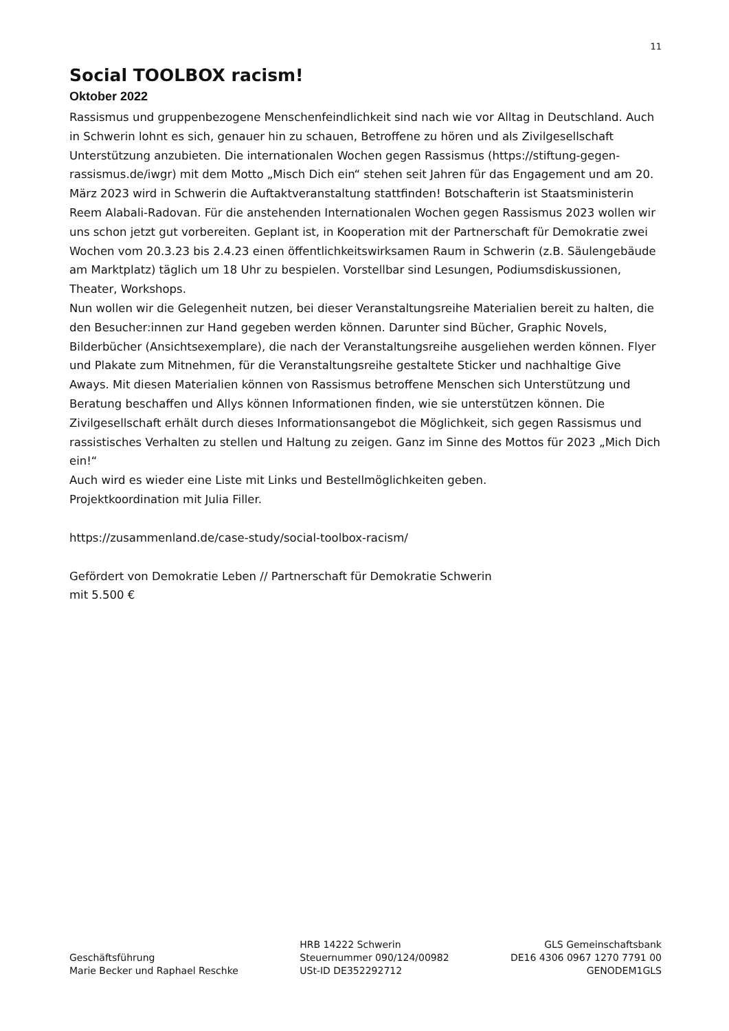11
Social TOOLBOX racism!
Oktober 2022
Rassismus und gruppenbezogene Menschenfeindlichkeit sind nach wie vor Alltag in Deutschland. Auch in Schwerin lohnt es sich, genauer hin zu schauen, Betroffene zu hören und als Zivilgesellschaft Unterstützung anzubieten. Die internationalen Wochen gegen Rassismus (https://stiftung-gegen-rassismus.de/iwgr) mit dem Motto „Misch Dich ein“ stehen seit Jahren für das Engagement und am 20. März 2023 wird in Schwerin die Auftaktveranstaltung stattfinden! Botschafterin ist Staatsministerin Reem Alabali-Radovan. Für die anstehenden Internationalen Wochen gegen Rassismus 2023 wollen wir uns schon jetzt gut vorbereiten. Geplant ist, in Kooperation mit der Partnerschaft für Demokratie zwei Wochen vom 20.3.23 bis 2.4.23 einen öffentlichkeitswirksamen Raum in Schwerin (z.B. Säulengebäude am Marktplatz) täglich um 18 Uhr zu bespielen. Vorstellbar sind Lesungen, Podiumsdiskussionen, Theater, Workshops.
Nun wollen wir die Gelegenheit nutzen, bei dieser Veranstaltungsreihe Materialien bereit zu halten, die den Besucher:innen zur Hand gegeben werden können. Darunter sind Bücher, Graphic Novels, Bilderbücher (Ansichtsexemplare), die nach der Veranstaltungsreihe ausgeliehen werden können. Flyer und Plakate zum Mitnehmen, für die Veranstaltungsreihe gestaltete Sticker und nachhaltige Give Aways. Mit diesen Materialien können von Rassismus betroffene Menschen sich Unterstützung und Beratung beschaffen und Allys können Informationen finden, wie sie unterstützen können. Die Zivilgesellschaft erhält durch dieses Informationsangebot die Möglichkeit, sich gegen Rassismus und rassistisches Verhalten zu stellen und Haltung zu zeigen. Ganz im Sinne des Mottos für 2023 „Mich Dich ein!“
Auch wird es wieder eine Liste mit Links und Bestellmöglichkeiten geben.
Projektkoordination mit Julia Filler.
https://zusammenland.de/case-study/social-toolbox-racism/
Gefördert von Demokratie Leben // Partnerschaft für Demokratie Schwerin
mit 5.500 €
Geschäftsführung
Marie Becker und Raphael Reschke
HRB 14222 Schwerin
Steuernummer 090/124/00982
USt-ID DE352292712
GLS Gemeinschaftsbank
DE16 4306 0967 1270 7791 00
GENODEM1GLS